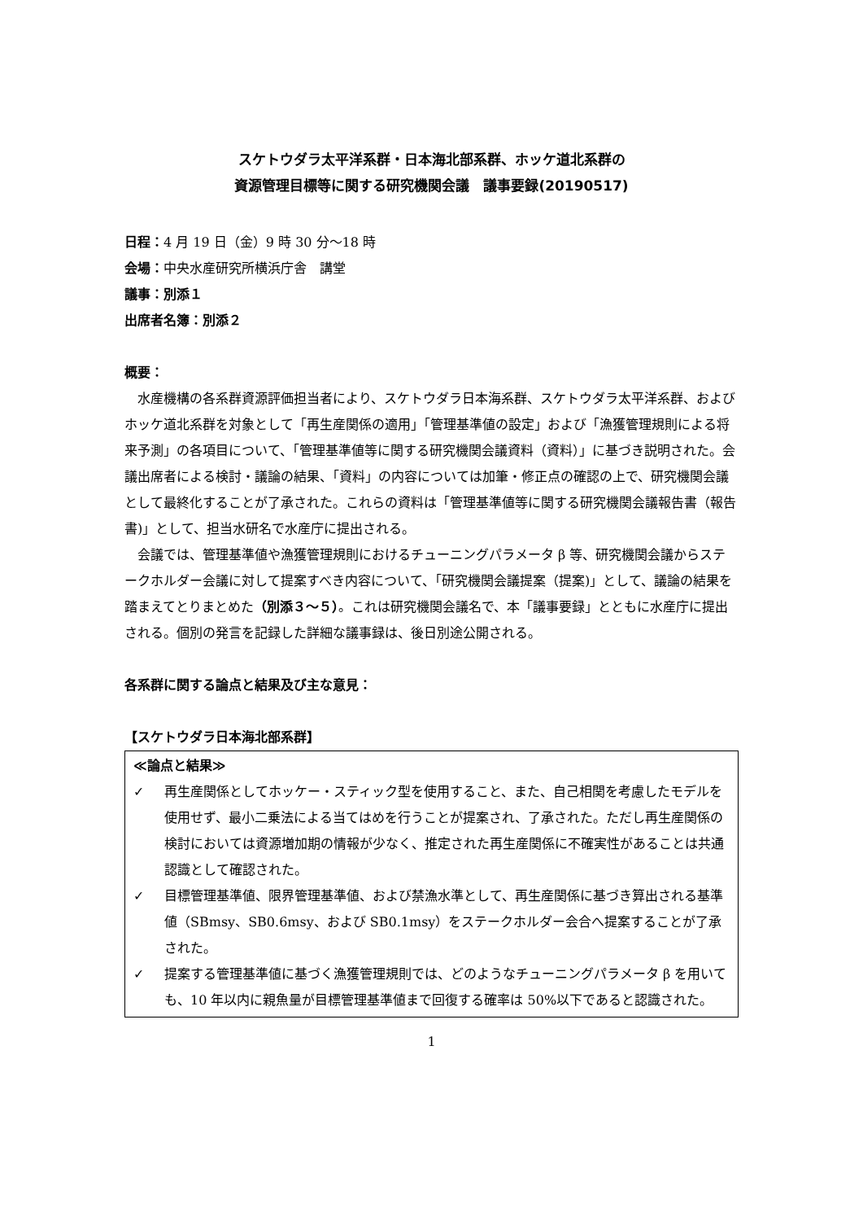スケトウダラ太平洋系群・日本海北部系群、ホッケ道北系群の
資源管理目標等に関する研究機関会議　議事要録(20190517)
日程：4 月 19 日（金）9 時 30 分～18 時
会場：中央水産研究所横浜庁舎　講堂
議事：別添１
出席者名簿：別添２
概要：
水産機構の各系群資源評価担当者により、スケトウダラ日本海系群、スケトウダラ太平洋系群、およびホッケ道北系群を対象として「再生産関係の適用」「管理基準値の設定」および「漁獲管理規則による将来予測」の各項目について、「管理基準値等に関する研究機関会議資料（資料）」に基づき説明された。会議出席者による検討・議論の結果、「資料」の内容については加筆・修正点の確認の上で、研究機関会議として最終化することが了承された。これらの資料は「管理基準値等に関する研究機関会議報告書（報告書)」として、担当水研名で水産庁に提出される。
会議では、管理基準値や漁獲管理規則におけるチューニングパラメータ β 等、研究機関会議からステークホルダー会議に対して提案すべき内容について、「研究機関会議提案（提案)」として、議論の結果を踏まえてとりまとめた（別添３～５）。これは研究機関会議名で、本「議事要録」とともに水産庁に提出される。個別の発言を記録した詳細な議事録は、後日別途公開される。
各系群に関する論点と結果及び主な意見：
【スケトウダラ日本海北部系群】
≪論点と結果≫
✓ 再生産関係としてホッケー・スティック型を使用すること、また、自己相関を考慮したモデルを使用せず、最小二乗法による当てはめを行うことが提案され、了承された。ただし再生産関係の検討においては資源増加期の情報が少なく、推定された再生産関係に不確実性があることは共通認識として確認された。
✓ 目標管理基準値、限界管理基準値、および禁漁水準として、再生産関係に基づき算出される基準値（SBmsy、SB0.6msy、および SB0.1msy）をステークホルダー会合へ提案することが了承された。
✓ 提案する管理基準値に基づく漁獲管理規則では、どのようなチューニングパラメータ β を用いても、10 年以内に親魚量が目標管理基準値まで回復する確率は 50%以下であると認識された。
1